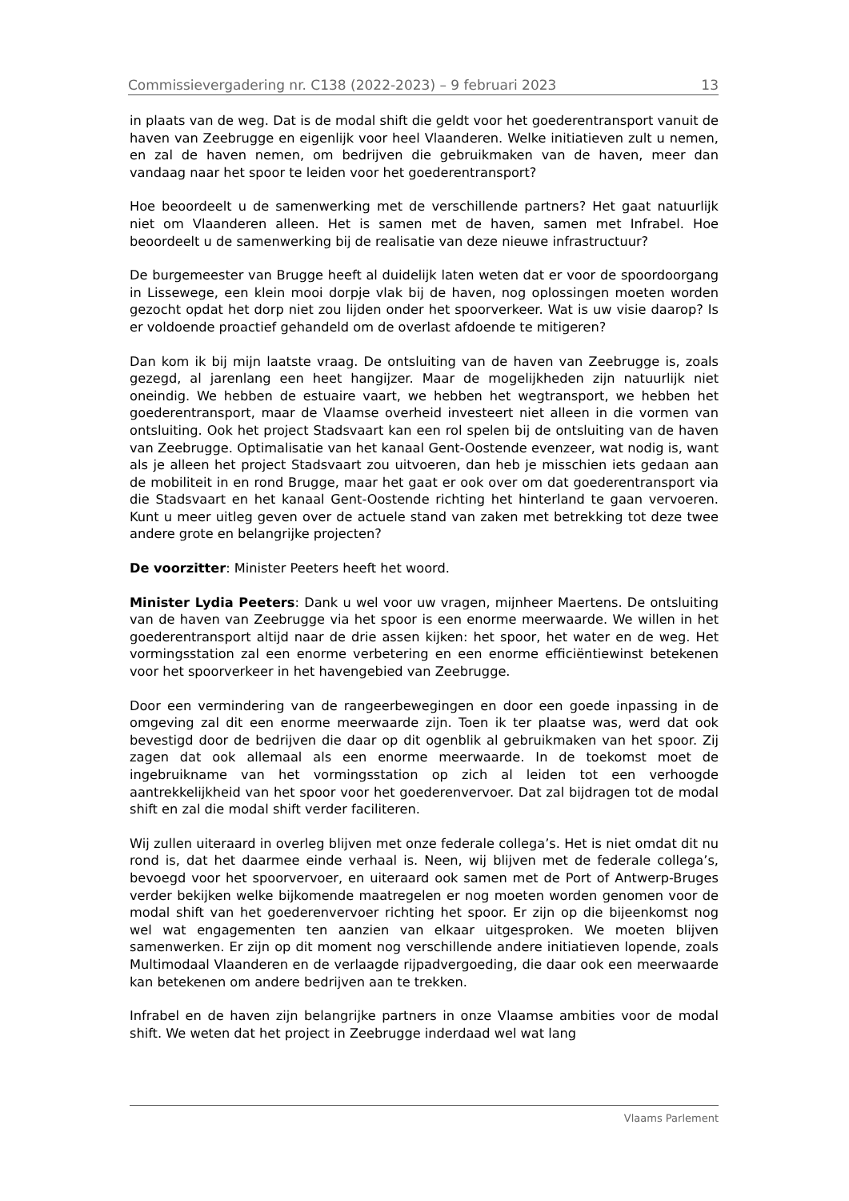Commissievergadering nr. C138 (2022-2023) – 9 februari 2023 13
in plaats van de weg. Dat is de modal shift die geldt voor het goederentransport vanuit de haven van Zeebrugge en eigenlijk voor heel Vlaanderen. Welke initiatieven zult u nemen, en zal de haven nemen, om bedrijven die gebruikmaken van de haven, meer dan vandaag naar het spoor te leiden voor het goederentransport?
Hoe beoordeelt u de samenwerking met de verschillende partners? Het gaat natuurlijk niet om Vlaanderen alleen. Het is samen met de haven, samen met Infrabel. Hoe beoordeelt u de samenwerking bij de realisatie van deze nieuwe infrastructuur?
De burgemeester van Brugge heeft al duidelijk laten weten dat er voor de spoordoorgang in Lissewege, een klein mooi dorpje vlak bij de haven, nog oplossingen moeten worden gezocht opdat het dorp niet zou lijden onder het spoorverkeer. Wat is uw visie daarop? Is er voldoende proactief gehandeld om de overlast afdoende te mitigeren?
Dan kom ik bij mijn laatste vraag. De ontsluiting van de haven van Zeebrugge is, zoals gezegd, al jarenlang een heet hangijzer. Maar de mogelijkheden zijn natuurlijk niet oneindig. We hebben de estuaire vaart, we hebben het wegtransport, we hebben het goederentransport, maar de Vlaamse overheid investeert niet alleen in die vormen van ontsluiting. Ook het project Stadsvaart kan een rol spelen bij de ontsluiting van de haven van Zeebrugge. Optimalisatie van het kanaal Gent-Oostende evenzeer, wat nodig is, want als je alleen het project Stadsvaart zou uitvoeren, dan heb je misschien iets gedaan aan de mobiliteit in en rond Brugge, maar het gaat er ook over om dat goederentransport via die Stadsvaart en het kanaal Gent-Oostende richting het hinterland te gaan vervoeren. Kunt u meer uitleg geven over de actuele stand van zaken met betrekking tot deze twee andere grote en belangrijke projecten?
De voorzitter: Minister Peeters heeft het woord.
Minister Lydia Peeters: Dank u wel voor uw vragen, mijnheer Maertens. De ontsluiting van de haven van Zeebrugge via het spoor is een enorme meerwaarde. We willen in het goederentransport altijd naar de drie assen kijken: het spoor, het water en de weg. Het vormingsstation zal een enorme verbetering en een enorme efficiëntiewinst betekenen voor het spoorverkeer in het havengebied van Zeebrugge.
Door een vermindering van de rangeerbewegingen en door een goede inpassing in de omgeving zal dit een enorme meerwaarde zijn. Toen ik ter plaatse was, werd dat ook bevestigd door de bedrijven die daar op dit ogenblik al gebruikmaken van het spoor. Zij zagen dat ook allemaal als een enorme meerwaarde. In de toekomst moet de ingebruikname van het vormingsstation op zich al leiden tot een verhoogde aantrekkelijkheid van het spoor voor het goederenvervoer. Dat zal bijdragen tot de modal shift en zal die modal shift verder faciliteren.
Wij zullen uiteraard in overleg blijven met onze federale collega’s. Het is niet omdat dit nu rond is, dat het daarmee einde verhaal is. Neen, wij blijven met de federale collega’s, bevoegd voor het spoorvervoer, en uiteraard ook samen met de Port of Antwerp-Bruges verder bekijken welke bijkomende maatregelen er nog moeten worden genomen voor de modal shift van het goederenvervoer richting het spoor. Er zijn op die bijeenkomst nog wel wat engagementen ten aanzien van elkaar uitgesproken. We moeten blijven samenwerken. Er zijn op dit moment nog verschillende andere initiatieven lopende, zoals Multimodaal Vlaanderen en de verlaagde rijpadvergoeding, die daar ook een meerwaarde kan betekenen om andere bedrijven aan te trekken.
Infrabel en de haven zijn belangrijke partners in onze Vlaamse ambities voor de modal shift. We weten dat het project in Zeebrugge inderdaad wel wat lang
Vlaams Parlement